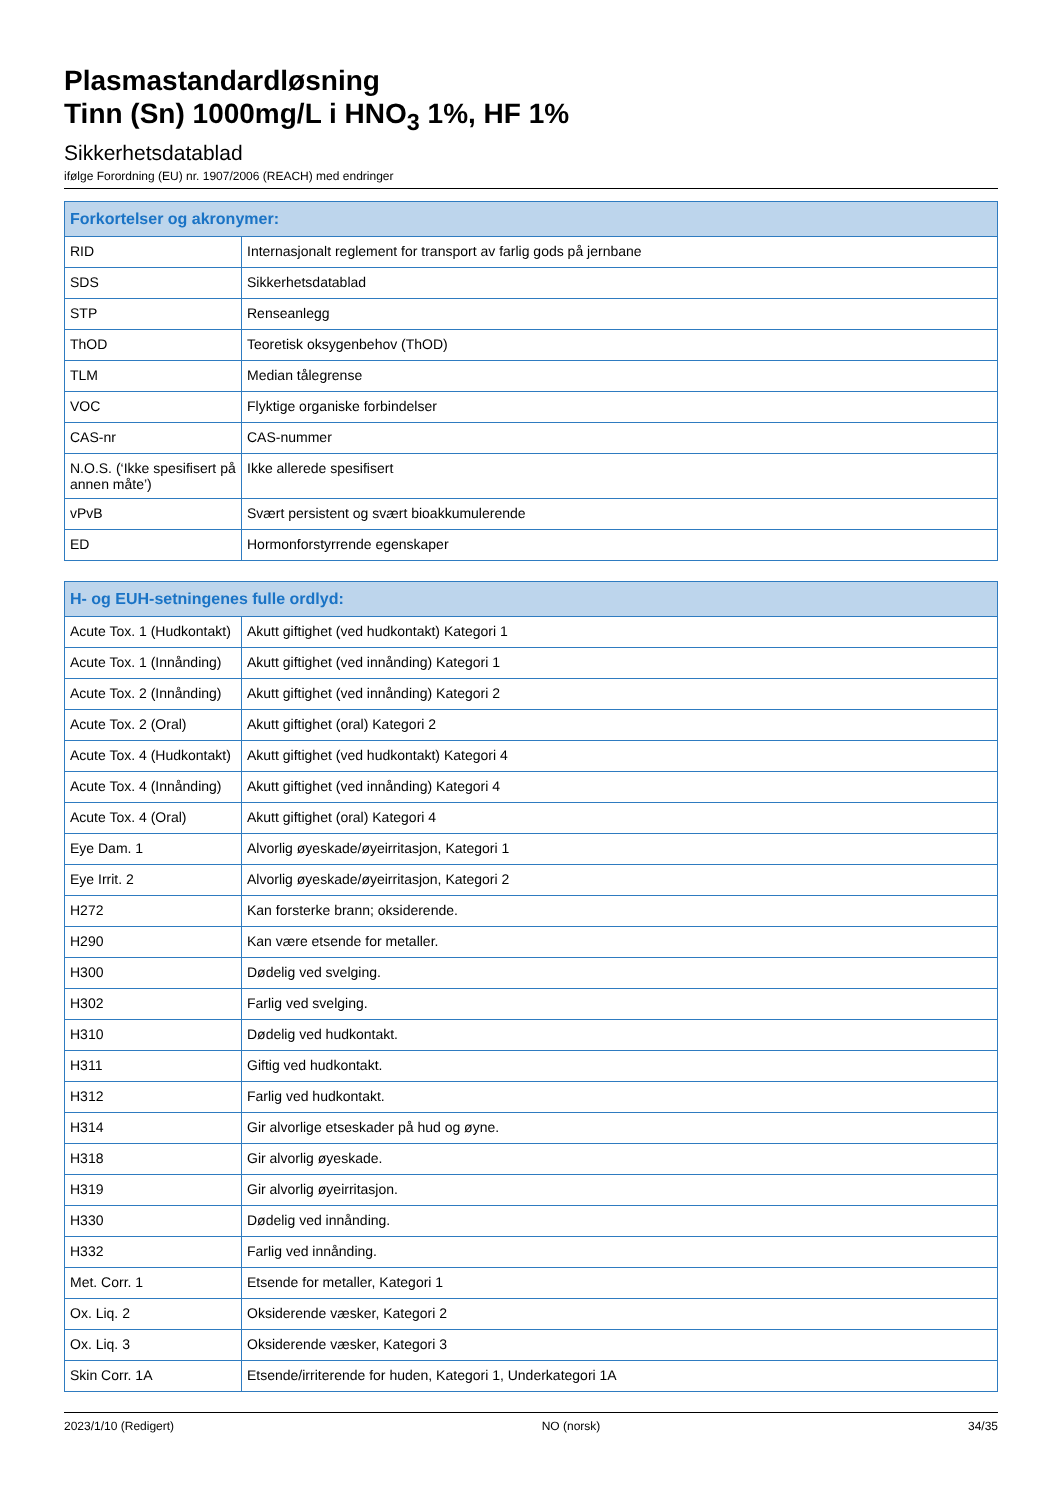Plasmastandardløsning
Tinn (Sn) 1000mg/L i HNO<sub>3</sub> 1%, HF 1%
Sikkerhetsdatablad
ifølge Forordning (EU) nr. 1907/2006 (REACH) med endringer
| Forkortelser og akronymer: | |
| --- | --- |
| RID | Internasjonalt reglement for transport av farlig gods på jernbane |
| SDS | Sikkerhetsdatablad |
| STP | Renseanlegg |
| ThOD | Teoretisk oksygenbehov (ThOD) |
| TLM | Median tålegrense |
| VOC | Flyktige organiske forbindelser |
| CAS-nr | CAS-nummer |
| N.O.S. (‘Ikke spesifisert på annen måte’) | Ikke allerede spesifisert |
| vPvB | Svært persistent og svært bioakkumulerende |
| ED | Hormonforstyrrende egenskaper |
| H- og EUH-setningenes fulle ordlyd: | |
| --- | --- |
| Acute Tox. 1 (Hudkontakt) | Akutt giftighet (ved hudkontakt) Kategori 1 |
| Acute Tox. 1 (Innånding) | Akutt giftighet (ved innånding) Kategori 1 |
| Acute Tox. 2 (Innånding) | Akutt giftighet (ved innånding) Kategori 2 |
| Acute Tox. 2 (Oral) | Akutt giftighet (oral) Kategori 2 |
| Acute Tox. 4 (Hudkontakt) | Akutt giftighet (ved hudkontakt) Kategori 4 |
| Acute Tox. 4 (Innånding) | Akutt giftighet (ved innånding) Kategori 4 |
| Acute Tox. 4 (Oral) | Akutt giftighet (oral) Kategori 4 |
| Eye Dam. 1 | Alvorlig øyeskade/øyeirritasjon, Kategori 1 |
| Eye Irrit. 2 | Alvorlig øyeskade/øyeirritasjon, Kategori 2 |
| H272 | Kan forsterke brann; oksiderende. |
| H290 | Kan være etsende for metaller. |
| H300 | Dødelig ved svelging. |
| H302 | Farlig ved svelging. |
| H310 | Dødelig ved hudkontakt. |
| H311 | Giftig ved hudkontakt. |
| H312 | Farlig ved hudkontakt. |
| H314 | Gir alvorlige etseskader på hud og øyne. |
| H318 | Gir alvorlig øyeskade. |
| H319 | Gir alvorlig øyeirritasjon. |
| H330 | Dødelig ved innånding. |
| H332 | Farlig ved innånding. |
| Met. Corr. 1 | Etsende for metaller, Kategori 1 |
| Ox. Liq. 2 | Oksiderende væsker, Kategori 2 |
| Ox. Liq. 3 | Oksiderende væsker, Kategori 3 |
| Skin Corr. 1A | Etsende/irriterende for huden, Kategori 1, Underkategori 1A |
2023/1/10 (Redigert) NO (norsk) 34/35